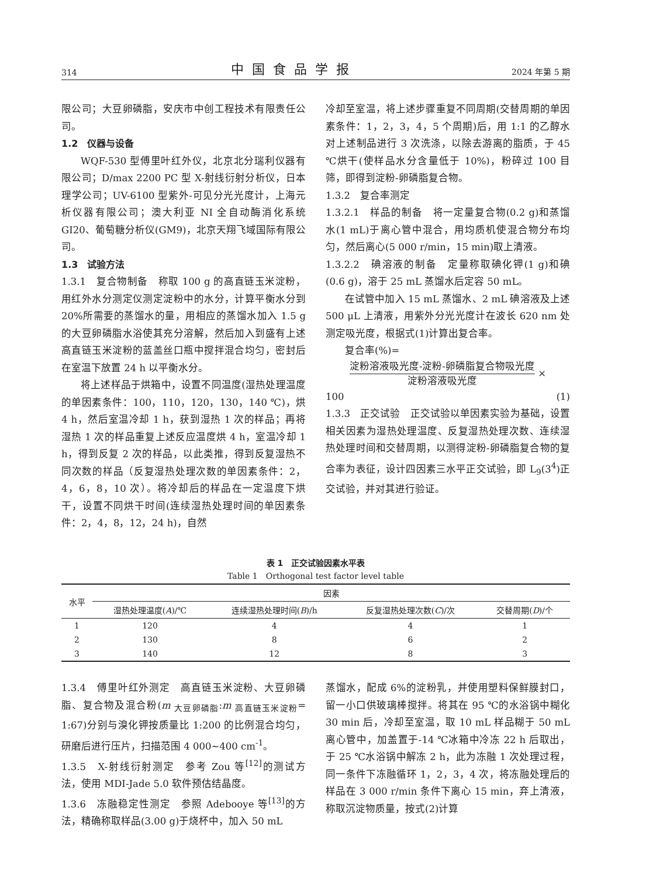314 中国食品学报 2024 年第 5 期
限公司；大豆卵磷脂，安庆市中创工程技术有限责任公司。
1.2　仪器与设备
WQF-530 型傅里叶红外仪，北京北分瑞利仪器有限公司；D/max 2200 PC 型 X-射线衍射分析仪，日本理学公司；UV-6100 型紫外-可见分光光度计，上海元析仪器有限公司；澳大利亚 NI 全自动酶消化系统 GI20、葡萄糖分析仪(GM9)，北京天翔飞域国际有限公司。
1.3　试验方法
1.3.1　复合物制备　称取 100 g 的高直链玉米淀粉，用红外水分测定仪测定淀粉中的水分，计算平衡水分到 20%所需要的蒸馏水的量，用相应的蒸馏水加入 1.5 g 的大豆卵磷脂水浴使其充分溶解，然后加入到盛有上述高直链玉米淀粉的蓝盖丝口瓶中搅拌混合均匀，密封后在室温下放置 24 h 以平衡水分。
将上述样品于烘箱中，设置不同温度(湿热处理温度的单因素条件：100，110，120，130，140 ℃)，烘 4 h，然后室温冷却 1 h，获到湿热 1 次的样品；再将湿热 1 次的样品重复上述反应温度烘 4 h，室温冷却 1 h，得到反复 2 次的样品，以此类推，得到反复湿热不同次数的样品（反复湿热处理次数的单因素条件：2，4，6，8，10 次）。将冷却后的样品在一定温度下烘干，设置不同烘干时间(连续湿热处理时间的单因素条件：2，4，8，12，24 h)，自然
冷却至室温，将上述步骤重复不同周期(交替周期的单因素条件：1，2，3，4，5 个周期)后，用 1:1 的乙醇水对上述制品进行 3 次洗涤，以除去游离的脂质，于 45 ℃烘干(使样品水分含量低于 10%)，粉碎过 100 目筛，即得到淀粉-卵磷脂复合物。
1.3.2　复合率测定
1.3.2.1　样品的制备　将一定量复合物(0.2 g)和蒸馏水(1 mL)于离心管中混合，用均质机使混合物分布均匀，然后离心(5 000 r/min，15 min)取上清液。
1.3.2.2　碘溶液的制备　定量称取碘化钾(1 g)和碘(0.6 g)，溶于 25 mL 蒸馏水后定容 50 mL。
在试管中加入 15 mL 蒸馏水、2 mL 碘溶液及上述 500 μL 上清液，用紫外分光光度计在波长 620 nm 处测定吸光度，根据式(1)计算出复合率。
复合率(%)=
淀粉溶液吸光度-淀粉-卵磷脂复合物吸光度
淀粉溶液吸光度
×
100 (1)
1.3.3　正交试验　正交试验以单因素实验为基础，设置相关因素为湿热处理温度、反复湿热处理次数、连续湿热处理时间和交替周期，以测得淀粉-卵磷脂复合物的复合率为表征，设计四因素三水平正交试验，即 L<sub>9</sub>(3<sup>4</sup>)正交试验，并对其进行验证。
表 1　正交试验因素水平表
Table 1　Orthogonal test factor level table
| 水平 | 因素 | | | |
| --- | --- | --- | --- | --- |
| | 湿热处理温度( A )/℃ | 连续湿热处理时间( B )/h | 反复湿热处理次数( C )/次 | 交替周期( D )/个 |
| 1 | 120 | 4 | 4 | 1 |
| 2 | 130 | 8 | 6 | 2 |
| 3 | 140 | 12 | 8 | 3 |
1.3.4　傅里叶红外测定　高直链玉米淀粉、大豆卵磷脂、复合物及混合粉(m <sub>大豆卵磷脂</sub>:m <sub>高直链玉米淀粉</sub>= 1:67)分别与溴化钾按质量比 1:200 的比例混合均匀，研磨后进行压片，扫描范围 4 000~400 cm<sup>-1</sup>。
1.3.5　X-射线衍射测定　参考 Zou 等<sup>[12]</sup>的测试方法，使用 MDI-Jade 5.0 软件预估结晶度。
1.3.6　冻融稳定性测定　参照 Adebooye 等<sup>[13]</sup>的方法，精确称取样品(3.00 g)于烧杯中，加入 50 mL
蒸馏水，配成 6%的淀粉乳，并使用塑料保鲜膜封口，留一小口供玻璃棒搅拌。将其在 95 ℃的水浴锅中糊化 30 min 后，冷却至室温，取 10 mL 样品糊于 50 mL 离心管中，加盖置于-14 ℃冰箱中冷冻 22 h 后取出，于 25 ℃水浴锅中解冻 2 h，此为冻融 1 次处理过程，同一条件下冻融循环 1，2，3，4 次，将冻融处理后的样品在 3 000 r/min 条件下离心 15 min，弃上清液，称取沉淀物质量，按式(2)计算